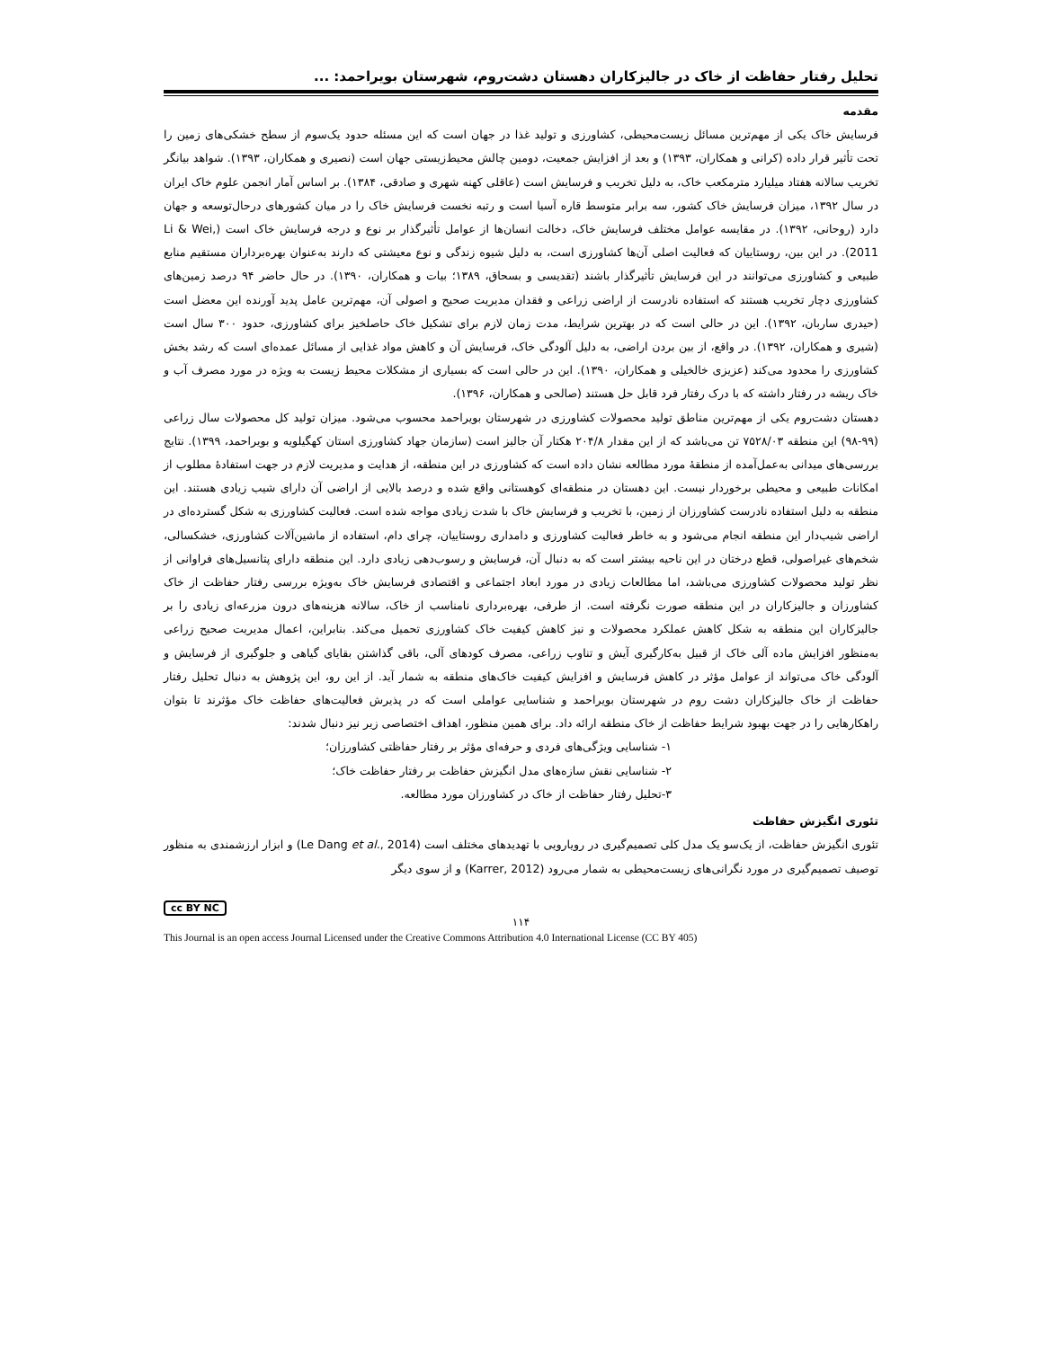تحلیل رفتار حفاظت از خاک در جالیزکاران دهستان دشت‌روم، شهرستان بویراحمد: ...
مقدمه
فرسایش خاک یکی از مهم‌ترین مسائل زیست‌محیطی، کشاورزی و تولید غذا در جهان است که این مسئله حدود یک‌سوم از سطح خشکی‌های زمین را تحت تأثیر قرار داده (کرانی و همکاران، ۱۳۹۳) و بعد از افزایش جمعیت، دومین چالش محیط‌زیستی جهان است (نصیری و همکاران، ۱۳۹۳). شواهد بیانگر تخریب سالانه هفتاد میلیارد مترمکعب خاک، به دلیل تخریب و فرسایش است (عاقلی کهنه شهری و صادقی، ۱۳۸۴). بر اساس آمار انجمن علوم خاک ایران در سال ۱۳۹۲، میزان فرسایش خاک کشور، سه برابر متوسط قاره آسیا است و رتبه نخست فرسایش خاک را در میان کشورهای درحال‌توسعه و جهان دارد (روحانی، ۱۳۹۲). در مقایسه عوامل مختلف فرسایش خاک، دخالت انسان‌ها از عوامل تأثیرگذار بر نوع و درجه فرسایش خاک است (Li & Wei, 2011). در این بین، روستاییان که فعالیت اصلی آن‌ها کشاورزی است، به دلیل شیوه زندگی و نوع معیشتی که دارند به‌عنوان بهره‌برداران مستقیم منابع طبیعی و کشاورزی می‌توانند در این فرسایش تأثیرگذار باشند (تقدیسی و بسحاق، ۱۳۸۹؛ بیات و همکاران، ۱۳۹۰). در حال حاضر ۹۴ درصد زمین‌های کشاورزی دچار تخریب هستند که استفاده نادرست از اراضی زراعی و فقدان مدیریت صحیح و اصولی آن، مهم‌ترین عامل پدید آورنده این معضل است (حیدری ساربان، ۱۳۹۲). این در حالی است که در بهترین شرایط، مدت زمان لازم برای تشکیل خاک حاصلخیز برای کشاورزی، حدود ۳۰۰ سال است (شیری و همکاران، ۱۳۹۲). در واقع، از بین بردن اراضی، به دلیل آلودگی خاک، فرسایش آن و کاهش مواد غذایی از مسائل عمده‌ای است که رشد بخش کشاورزی را محدود می‌کند (عزیزی خالخیلی و همکاران، ۱۳۹۰). این در حالی است که بسیاری از مشکلات محیط زیست به ویژه در مورد مصرف آب و خاک ریشه در رفتار داشته که با درک رفتار فرد قابل حل هستند (صالحی و همکاران، ۱۳۹۶).
دهستان دشت‌روم یکی از مهم‌ترین مناطق تولید محصولات کشاورزی در شهرستان بویراحمد محسوب می‌شود. میزان تولید کل محصولات سال زراعی (۹۹-۹۸) این منطقه ۷۵۲۸/۰۳ تن می‌باشد که از این مقدار ۲۰۴/۸ هکتار آن جالیز است (سازمان جهاد کشاورزی استان کهگیلویه و بویراحمد، ۱۳۹۹). نتایج بررسی‌های میدانی به‌عمل‌آمده از منطقهٔ مورد مطالعه نشان داده است که کشاورزی در این منطقه، از هدایت و مدیریت لازم در جهت استفادهٔ مطلوب از امکانات طبیعی و محیطی برخوردار نیست. این دهستان در منطقه‌ای کوهستانی واقع شده و درصد بالایی از اراضی آن دارای شیب زیادی هستند. این منطقه به دلیل استفاده نادرست کشاورزان از زمین، با تخریب و فرسایش خاک با شدت زیادی مواجه شده است. فعالیت کشاورزی به شکل گسترده‌ای در اراضی شیب‌دار این منطقه انجام می‌شود و به خاطر فعالیت کشاورزی و دامداری روستاییان، چرای دام، استفاده از ماشین‌آلات کشاورزی، خشکسالی، شخم‌های غیراصولی، قطع درختان در این ناحیه بیشتر است که به دنبال آن، فرسایش و رسوب‌دهی زیادی دارد. این منطقه دارای پتانسیل‌های فراوانی از نظر تولید محصولات کشاورزی می‌باشد، اما مطالعات زیادی در مورد ابعاد اجتماعی و اقتصادی فرسایش خاک به‌ویژه بررسی رفتار حفاظت از خاک کشاورزان و جالیزکاران در این منطقه صورت نگرفته است. از طرفی، بهره‌برداری نامناسب از خاک، سالانه هزینه‌های درون مزرعه‌ای زیادی را بر جالیزکاران این منطقه به شکل کاهش عملکرد محصولات و نیز کاهش کیفیت خاک کشاورزی تحمیل می‌کند. بنابراین، اعمال مدیریت صحیح زراعی به‌منظور افزایش ماده آلی خاک از قبیل به‌کارگیری آیش و تناوب زراعی، مصرف کودهای آلی، باقی گذاشتن بقایای گیاهی و جلوگیری از فرسایش و آلودگی خاک می‌تواند از عوامل مؤثر در کاهش فرسایش و افزایش کیفیت خاک‌های منطقه به شمار آید. از این رو، این پژوهش به دنبال تحلیل رفتار حفاظت از خاک جالیزکاران دشت روم در شهرستان بویراحمد و شناسایی عواملی است که در پذیرش فعالیت‌های حفاظت خاک مؤثرند تا بتوان راهکارهایی را در جهت بهبود شرایط حفاظت از خاک منطقه ارائه داد. برای همین منظور، اهداف اختصاصی زیر نیز دنبال شدند:
۱- شناسایی ویژگی‌های فردی و حرفه‌ای مؤثر بر رفتار حفاظتی کشاورزان؛
۲- شناسایی نقش سازه‌های مدل انگیزش حفاظت بر رفتار حفاظت خاک؛
۳-تحلیل رفتار حفاظت از خاک در کشاورزان مورد مطالعه.
تئوری انگیزش حفاظت
تئوری انگیزش حفاظت، از یک‌سو یک مدل کلی تصمیم‌گیری در رویارویی با تهدیدهای مختلف است (Le Dang et al., 2014) و ابزار ارزشمندی به منظور توصیف تصمیم‌گیری در مورد نگرانی‌های زیست‌محیطی به شمار می‌رود (Karrer, 2012) و از سوی دیگر
cc BY NC
۱۱۴
This Journal is an open access Journal Licensed under the Creative Commons Attribution 4.0 International License (CC BY 405)